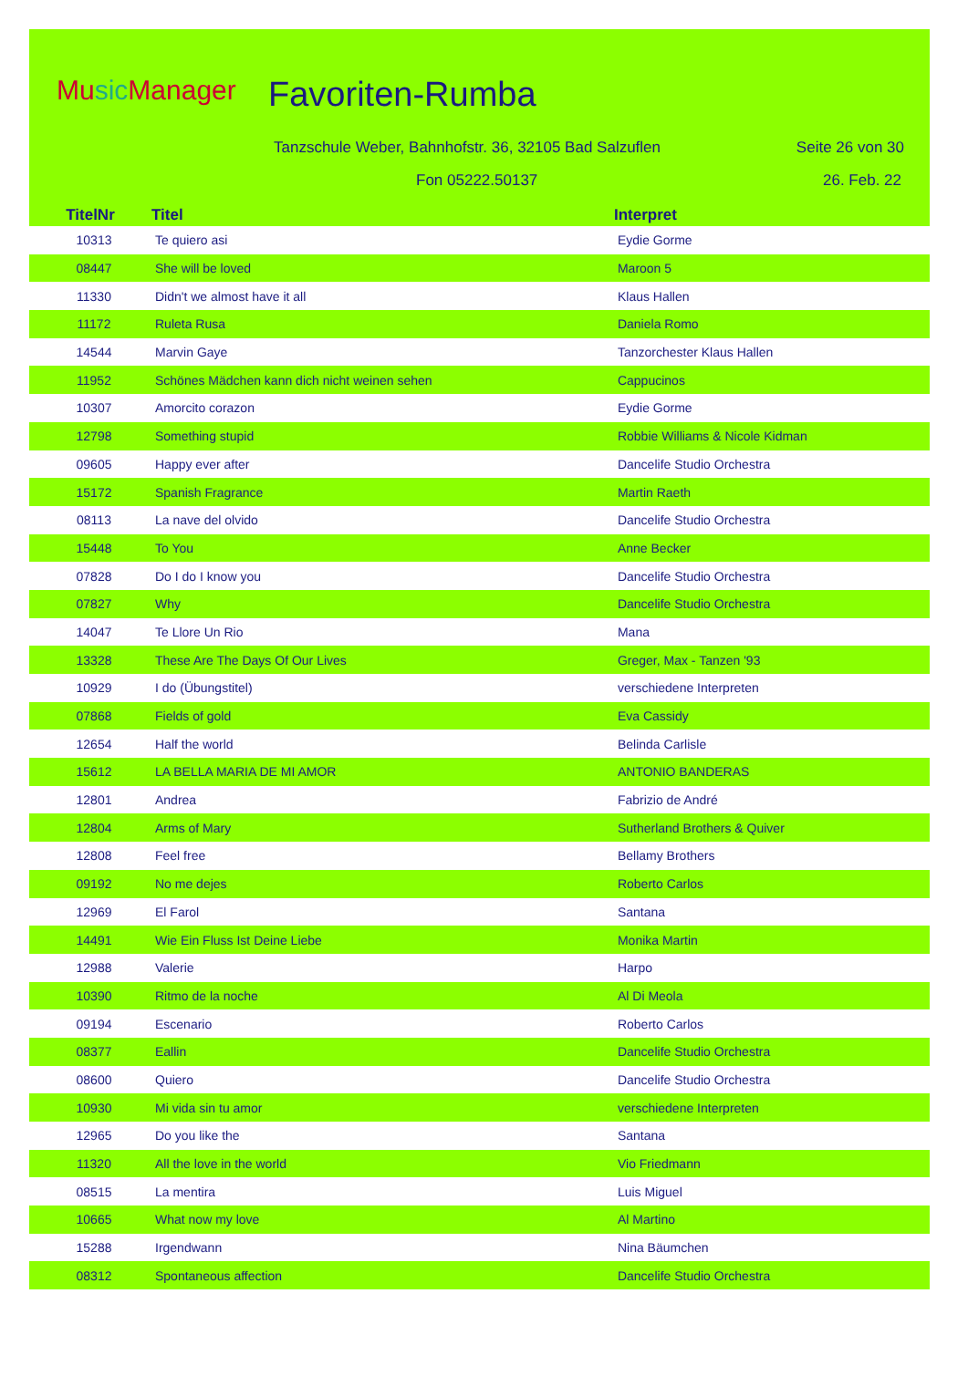Music Manager Favoriten-Rumba
Tanzschule Weber, Bahnhofstr. 36, 32105 Bad Salzuflen
Seite 26 von 30
Fon 05222.50137 26. Feb. 22
| TitelNr | Titel | Interpret |
| --- | --- | --- |
| 10313 | Te quiero asi | Eydie Gorme |
| 08447 | She will be loved | Maroon 5 |
| 11330 | Didn't we almost have it all | Klaus Hallen |
| 11172 | Ruleta Rusa | Daniela Romo |
| 14544 | Marvin Gaye | Tanzorchester Klaus Hallen |
| 11952 | Schönes Mädchen kann dich nicht weinen sehen | Cappucinos |
| 10307 | Amorcito corazon | Eydie Gorme |
| 12798 | Something stupid | Robbie Williams & Nicole Kidman |
| 09605 | Happy ever after | Dancelife Studio Orchestra |
| 15172 | Spanish Fragrance | Martin Raeth |
| 08113 | La nave del olvido | Dancelife Studio Orchestra |
| 15448 | To You | Anne Becker |
| 07828 | Do I do I know you | Dancelife Studio Orchestra |
| 07827 | Why | Dancelife Studio Orchestra |
| 14047 | Te Llore Un Rio | Mana |
| 13328 | These Are The Days Of Our Lives | Greger, Max - Tanzen '93 |
| 10929 | I do (Übungstitel) | verschiedene Interpreten |
| 07868 | Fields of gold | Eva Cassidy |
| 12654 | Half the world | Belinda Carlisle |
| 15612 | LA BELLA MARIA DE MI AMOR | ANTONIO BANDERAS |
| 12801 | Andrea | Fabrizio de André |
| 12804 | Arms of Mary | Sutherland Brothers & Quiver |
| 12808 | Feel free | Bellamy Brothers |
| 09192 | No me dejes | Roberto Carlos |
| 12969 | El Farol | Santana |
| 14491 | Wie Ein Fluss Ist Deine Liebe | Monika Martin |
| 12988 | Valerie | Harpo |
| 10390 | Ritmo de la noche | Al Di Meola |
| 09194 | Escenario | Roberto Carlos |
| 08377 | Eallin | Dancelife Studio Orchestra |
| 08600 | Quiero | Dancelife Studio Orchestra |
| 10930 | Mi vida sin tu amor | verschiedene Interpreten |
| 12965 | Do you like the | Santana |
| 11320 | All the love in the world | Vio Friedmann |
| 08515 | La mentira | Luis Miguel |
| 10665 | What now my love | Al Martino |
| 15288 | Irgendwann | Nina Bäumchen |
| 08312 | Spontaneous affection | Dancelife Studio Orchestra |